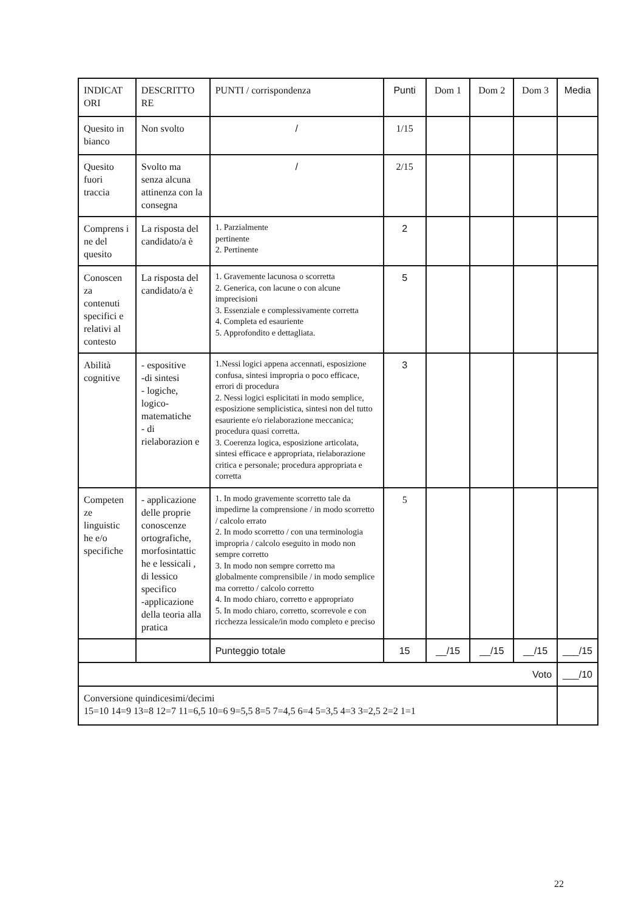| INDICAT ORI | DESCRITTO RE | PUNTI / corrispondenza | Punti | Dom 1 | Dom 2 | Dom 3 | Media |
| Quesito in bianco | Non svolto | / | 1/15 | | | | |
| Quesito fuori traccia | Svolto ma senza alcuna attinenza con la consegna | / | 2/15 | | | | |
| Comprens i ne del quesito | La risposta del candidato/a è | 1. Parzialmente pertinente 2. Pertinente | 2 | | | | |
| Conoscen za contenuti specifici e relativi al contesto | La risposta del candidato/a è | 1. Gravemente lacunosa o scorretta 2. Generica, con lacune o con alcune imprecisioni 3. Essenziale e complessivamente corretta 4. Completa ed esauriente 5. Approfondito e dettagliata. | 5 | | | | |
| Abilità cognitive | - espositive -di sintesi - logiche, logico-matematiche - di rielaborazion e | 1.Nessi logici appena accennati, esposizione confusa, sintesi impropria o poco efficace, errori di procedura 2. Nessi logici esplicitati in modo semplice, esposizione semplicistica, sintesi non del tutto esauriente e/o rielaborazione meccanica; procedura quasi corretta. 3. Coerenza logica, esposizione articolata, sintesi efficace e appropriata, rielaborazione critica e personale; procedura appropriata e corretta | 3 | | | | |
| Competen ze linguistic he e/o specifiche | - applicazione delle proprie conoscenze ortografiche, morfosintattic he e lessicali , di lessico specifico -applicazione della teoria alla pratica | 1. In modo gravemente scorretto tale da impedirne la comprensione / in modo scorretto / calcolo errato 2. In modo scorretto / con una terminologia impropria / calcolo eseguito in modo non sempre corretto 3. In modo non sempre corretto ma globalmente comprensibile / in modo semplice ma corretto / calcolo corretto 4. In modo chiaro, corretto e appropriato 5. In modo chiaro, corretto, scorrevole e con ricchezza lessicale/in modo completo e preciso | 5 | | | | |
| | | Punteggio totale | 15 | __/15 | __/15 | __/15 | ___/15 |
| Voto | | | | | | | ___/10 |
| Conversione quindicesimi/decimi 15=10 14=9 13=8 12=7 11=6,5 10=6 9=5,5 8=5 7=4,5 6=4 5=3,5 4=3 3=2,5 2=2 1=1 | | | | | | | |
22